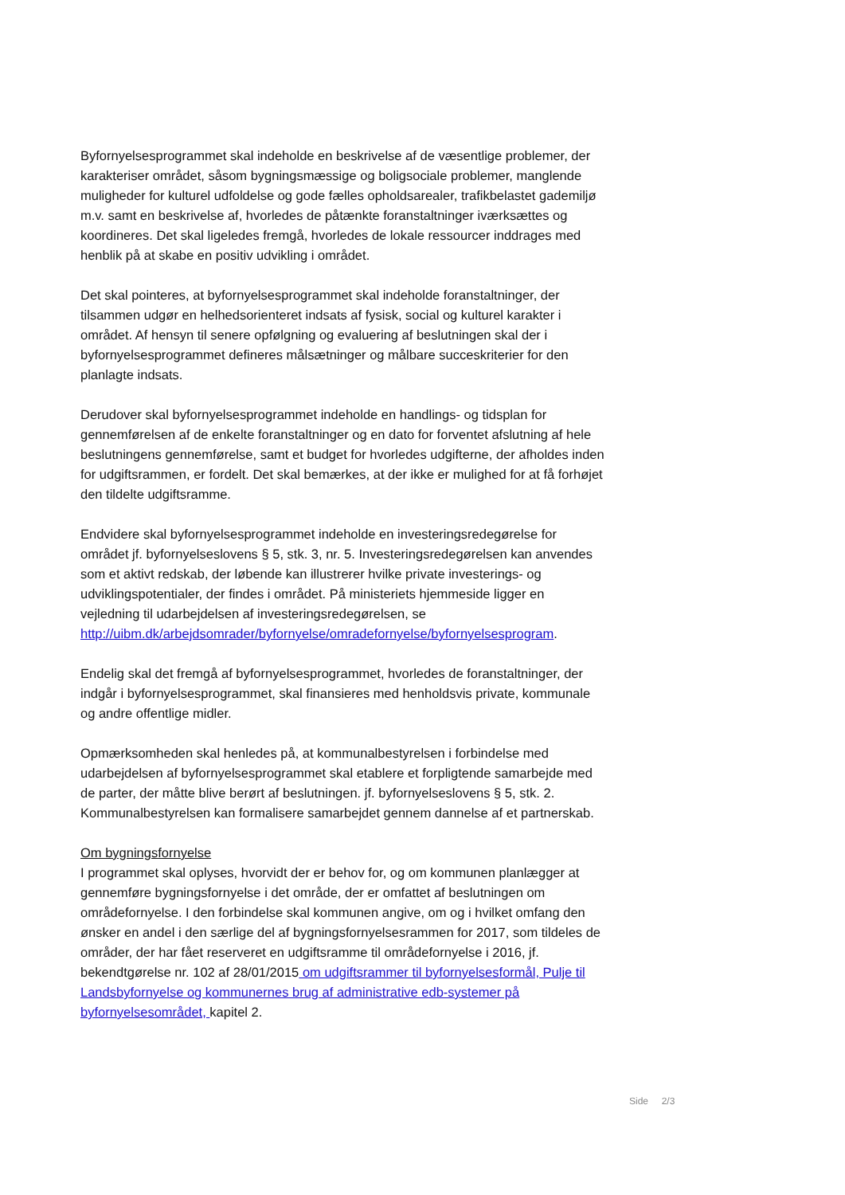Byfornyelsesprogrammet skal indeholde en beskrivelse af de væsentlige problemer, der karakteriser området, såsom bygningsmæssige og boligsociale problemer, manglende muligheder for kulturel udfoldelse og gode fælles opholdsarealer, trafikbelastet gademiljø m.v. samt en beskrivelse af, hvorledes de påtænkte foranstaltninger iværksættes og koordineres. Det skal ligeledes fremgå, hvorledes de lokale ressourcer inddrages med henblik på at skabe en positiv udvikling i området.
Det skal pointeres, at byfornyelsesprogrammet skal indeholde foranstaltninger, der tilsammen udgør en helhedsorienteret indsats af fysisk, social og kulturel karakter i området. Af hensyn til senere opfølgning og evaluering af beslutningen skal der i byfornyelsesprogrammet defineres målsætninger og målbare succeskriterier for den planlagte indsats.
Derudover skal byfornyelsesprogrammet indeholde en handlings- og tidsplan for gennemførelsen af de enkelte foranstaltninger og en dato for forventet afslutning af hele beslutningens gennemførelse, samt et budget for hvorledes udgifterne, der afholdes inden for udgiftsrammen, er fordelt. Det skal bemærkes, at der ikke er mulighed for at få forhøjet den tildelte udgiftsramme.
Endvidere skal byfornyelsesprogrammet indeholde en investeringsredegørelse for området jf. byfornyelseslovens § 5, stk. 3, nr. 5. Investeringsredegørelsen kan anvendes som et aktivt redskab, der løbende kan illustrerer hvilke private investerings- og udviklingspotentialer, der findes i området. På ministeriets hjemmeside ligger en vejledning til udarbejdelsen af investeringsredegørelsen, se http://uibm.dk/arbejdsomrader/byfornyelse/omradefornyelse/byfornyelsesprogram.
Endelig skal det fremgå af byfornyelsesprogrammet, hvorledes de foranstaltninger, der indgår i byfornyelsesprogrammet, skal finansieres med henholdsvis private, kommunale og andre offentlige midler.
Opmærksomheden skal henledes på, at kommunalbestyrelsen i forbindelse med udarbejdelsen af byfornyelsesprogrammet skal etablere et forpligtende samarbejde med de parter, der måtte blive berørt af beslutningen. jf. byfornyelseslovens § 5, stk. 2. Kommunalbestyrelsen kan formalisere samarbejdet gennem dannelse af et partnerskab.
Om bygningsfornyelse
I programmet skal oplyses, hvorvidt der er behov for, og om kommunen planlægger at gennemføre bygningsfornyelse i det område, der er omfattet af beslutningen om områdefornyelse. I den forbindelse skal kommunen angive, om og i hvilket omfang den ønsker en andel i den særlige del af bygningsfornyelsesrammen for 2017, som tildeles de områder, der har fået reserveret en udgiftsramme til områdefornyelse i 2016, jf. bekendtgørelse nr. 102 af 28/01/2015 om udgiftsrammer til byfornyelsesformål, Pulje til Landsbyfornyelse og kommunernes brug af administrative edb-systemer på byfornyelsesområdet, kapitel 2.
Side 2/3